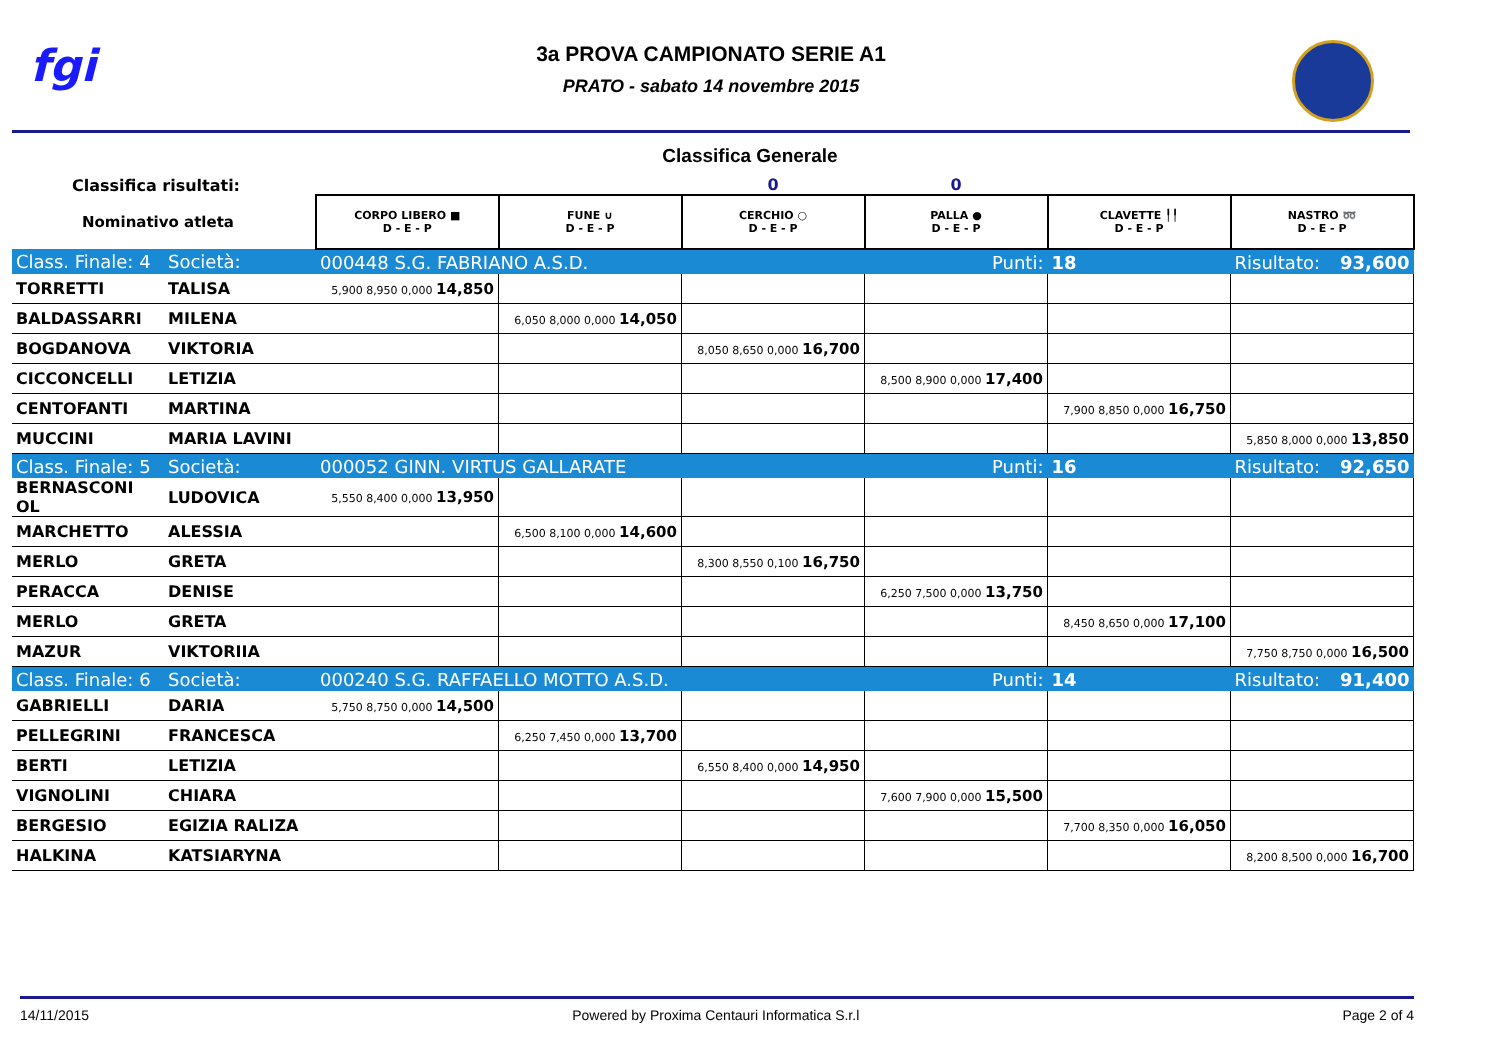fgi
3a PROVA CAMPIONATO SERIE A1
PRATO - sabato 14 novembre 2015
Classifica Generale
| Classifica risultati: | | | | 0 | 0 | | |
| Nominativo atleta | | CORPO LIBERO ■ D - E - P | FUNE ∪ D - E - P | CERCHIO ○ D - E - P | PALLA ● D - E - P | CLAVETTE ╿╿ D - E - P | NASTRO ➿ D - E - P |
| Class. Finale: 4 | Società: | 000448 S.G. FABRIANO A.S.D. | | | Punti: | 18 | Risultato: 93,600 |
| TORRETTI | TALISA | 5,900 8,950 0,000 14,850 | | | | | |
| BALDASSARRI | MILENA | | 6,050 8,000 0,000 14,050 | | | | |
| BOGDANOVA | VIKTORIA | | | 8,050 8,650 0,000 16,700 | | | |
| CICCONCELLI | LETIZIA | | | | 8,500 8,900 0,000 17,400 | | |
| CENTOFANTI | MARTINA | | | | | 7,900 8,850 0,000 16,750 | |
| MUCCINI | MARIA LAVINI | | | | | | 5,850 8,000 0,000 13,850 |
| Class. Finale: 5 | Società: | 000052 GINN. VIRTUS GALLARATE | | | Punti: | 16 | Risultato: 92,650 |
| BERNASCONI OL | LUDOVICA | 5,550 8,400 0,000 13,950 | | | | | |
| MARCHETTO | ALESSIA | | 6,500 8,100 0,000 14,600 | | | | |
| MERLO | GRETA | | | 8,300 8,550 0,100 16,750 | | | |
| PERACCA | DENISE | | | | 6,250 7,500 0,000 13,750 | | |
| MERLO | GRETA | | | | | 8,450 8,650 0,000 17,100 | |
| MAZUR | VIKTORIIA | | | | | | 7,750 8,750 0,000 16,500 |
| Class. Finale: 6 | Società: | 000240 S.G. RAFFAELLO MOTTO A.S.D. | | | Punti: | 14 | Risultato: 91,400 |
| GABRIELLI | DARIA | 5,750 8,750 0,000 14,500 | | | | | |
| PELLEGRINI | FRANCESCA | | 6,250 7,450 0,000 13,700 | | | | |
| BERTI | LETIZIA | | | 6,550 8,400 0,000 14,950 | | | |
| VIGNOLINI | CHIARA | | | | 7,600 7,900 0,000 15,500 | | |
| BERGESIO | EGIZIA RALIZA | | | | | 7,700 8,350 0,000 16,050 | |
| HALKINA | KATSIARYNA | | | | | | 8,200 8,500 0,000 16,700 |
14/11/2015 Powered by Proxima Centauri Informatica S.r.l Page 2 of 4